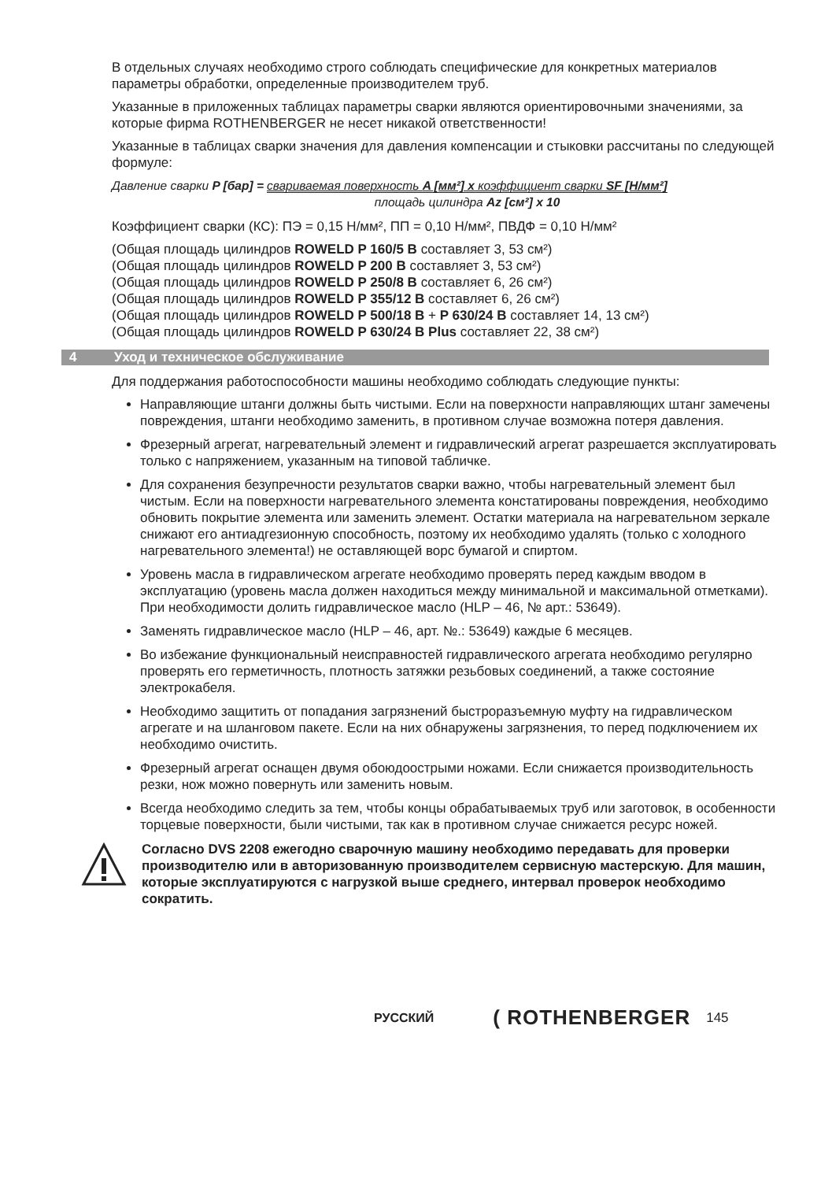В отдельных случаях необходимо строго соблюдать специфические для конкретных материалов параметры обработки, определенные производителем труб.
Указанные в приложенных таблицах параметры сварки являются ориентировочными значениями, за которые фирма ROTHENBERGER не несет никакой ответственности!
Указанные в таблицах сварки значения для давления компенсации и стыковки рассчитаны по следующей формуле:
Давление сварки P [бар] = свариваемая поверхность A [мм²] x коэффициент сварки SF [Н/мм²]
площадь цилиндра Az [см²] x 10
Коэффициент сварки (КС): ПЭ = 0,15 Н/мм², ПП = 0,10 Н/мм², ПВДФ = 0,10 Н/мм²
(Общая площадь цилиндров ROWELD P 160/5 B составляет 3, 53 см²)
(Общая площадь цилиндров ROWELD P 200 B составляет 3, 53 см²)
(Общая площадь цилиндров ROWELD P 250/8 B составляет 6, 26 см²)
(Общая площадь цилиндров ROWELD P 355/12 B составляет 6, 26 см²)
(Общая площадь цилиндров ROWELD P 500/18 B + P 630/24 B составляет 14, 13 см²)
(Общая площадь цилиндров ROWELD P 630/24 B Plus составляет 22, 38 см²)
4 Уход и техническое обслуживание
Для поддержания работоспособности машины необходимо соблюдать следующие пункты:
Направляющие штанги должны быть чистыми. Если на поверхности направляющих штанг замечены повреждения, штанги необходимо заменить, в противном случае возможна потеря давления.
Фрезерный агрегат, нагревательный элемент и гидравлический агрегат разрешается эксплуатировать только с напряжением, указанным на типовой табличке.
Для сохранения безупречности результатов сварки важно, чтобы нагревательный элемент был чистым. Если на поверхности нагревательного элемента констатированы повреждения, необходимо обновить покрытие элемента или заменить элемент. Остатки материала на нагревательном зеркале снижают его антиадгезионную способность, поэтому их необходимо удалять (только с холодного нагревательного элемента!) не оставляющей ворс бумагой и спиртом.
Уровень масла в гидравлическом агрегате необходимо проверять перед каждым вводом в эксплуатацию (уровень масла должен находиться между минимальной и максимальной отметками). При необходимости долить гидравлическое масло (HLP – 46, № арт.: 53649).
Заменять гидравлическое масло (HLP – 46, арт. №.: 53649) каждые 6 месяцев.
Во избежание функциональный неисправностей гидравлического агрегата необходимо регулярно проверять его герметичность, плотность затяжки резьбовых соединений, а также состояние электрокабеля.
Необходимо защитить от попадания загрязнений быстроразъемную муфту на гидравлическом агрегате и на шланговом пакете. Если на них обнаружены загрязнения, то перед подключением их необходимо очистить.
Фрезерный агрегат оснащен двумя обоюдоострыми ножами. Если снижается производительность резки, нож можно повернуть или заменить новым.
Всегда необходимо следить за тем, чтобы концы обрабатываемых труб или заготовок, в особенности торцевые поверхности, были чистыми, так как в противном случае снижается ресурс ножей.
Согласно DVS 2208 ежегодно сварочную машину необходимо передавать для проверки производителю или в авторизованную производителем сервисную мастерскую. Для машин, которые эксплуатируются с нагрузкой выше среднего, интервал проверок необходимо сократить.
РУССКИЙ ( ROTHENBERGER 145